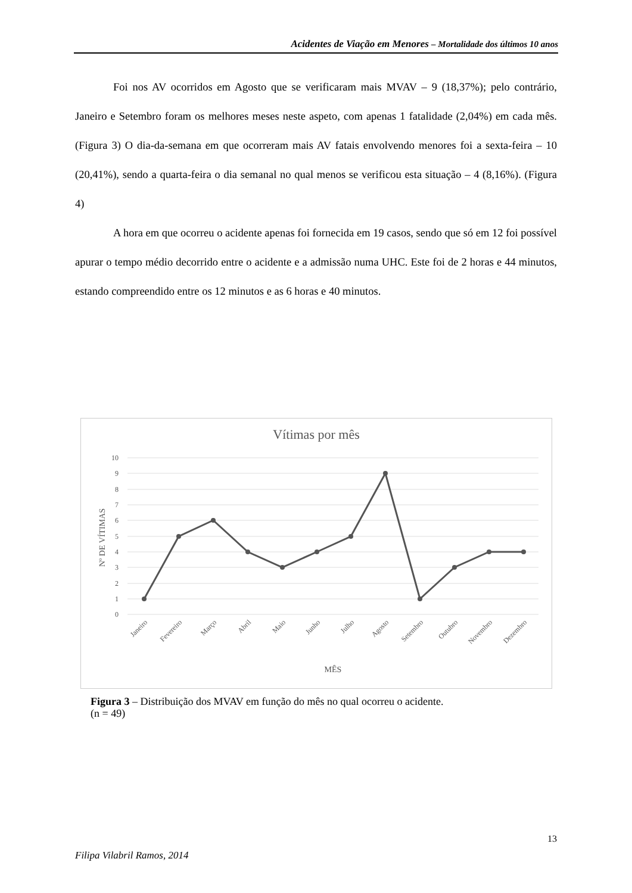Acidentes de Viação em Menores – Mortalidade dos últimos 10 anos
Foi nos AV ocorridos em Agosto que se verificaram mais MVAV – 9 (18,37%); pelo contrário, Janeiro e Setembro foram os melhores meses neste aspeto, com apenas 1 fatalidade (2,04%) em cada mês. (Figura 3) O dia-da-semana em que ocorreram mais AV fatais envolvendo menores foi a sexta-feira – 10 (20,41%), sendo a quarta-feira o dia semanal no qual menos se verificou esta situação – 4 (8,16%). (Figura 4)
A hora em que ocorreu o acidente apenas foi fornecida em 19 casos, sendo que só em 12 foi possível apurar o tempo médio decorrido entre o acidente e a admissão numa UHC. Este foi de 2 horas e 44 minutos, estando compreendido entre os 12 minutos e as 6 horas e 40 minutos.
Vítimas por mês
10
9
8
7
6
5
4
3
2
1
0
Nº DE VÍTIMAS
Janeiro
Fevereiro
Março
Abril
Maio
Junho
Julho
Agosto
Setembro
Outubro
Novembro
Dezembro
MÊS
Figura 3 – Distribuição dos MVAV em função do mês no qual ocorreu o acidente.
(n = 49)
13
Filipa Vilabril Ramos, 2014